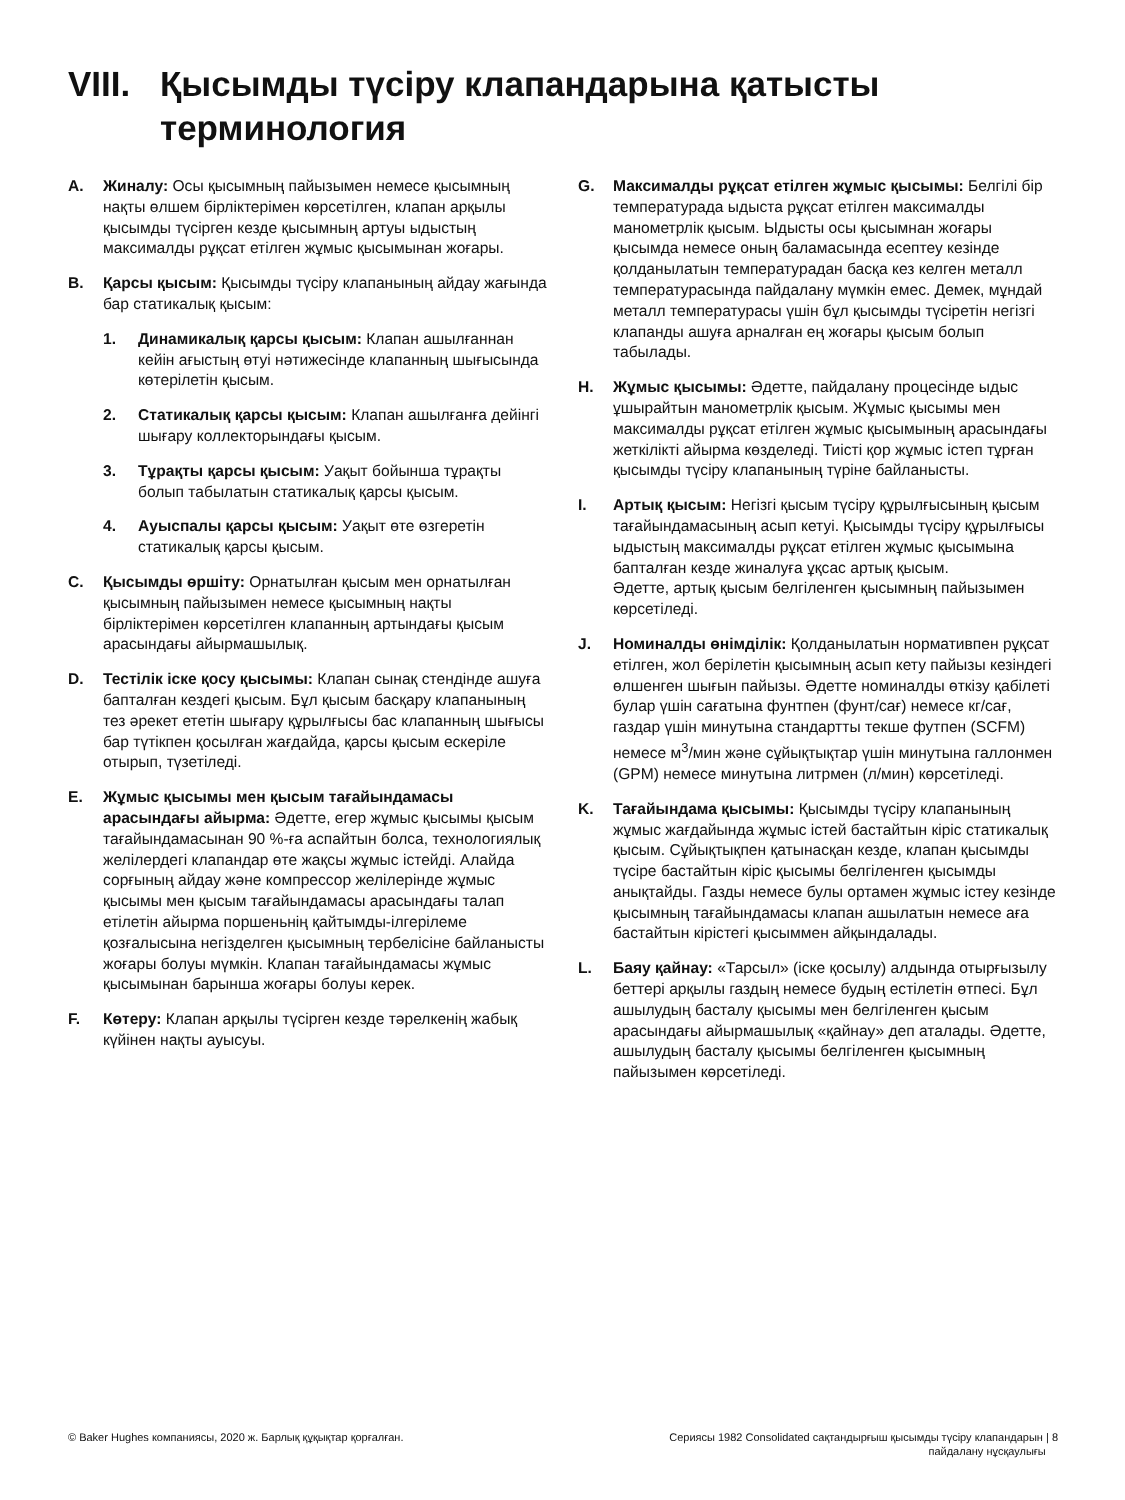VIII. Қысымды түсіру клапандарына қатысты
терминология
A. Жиналу: Осы қысымның пайызымен немесе қысымның нақты өлшем бірліктерімен көрсетілген, клапан арқылы қысымды түсірген кезде қысымның артуы ыдыстың максималды рұқсат етілген жұмыс қысымынан жоғары.
B. Қарсы қысым: Қысымды түсіру клапанының айдау жағында бар статикалық қысым:
1. Динамикалық қарсы қысым: Клапан ашылғаннан кейін ағыстың өтуі нәтижесінде клапанның шығысында көтерілетін қысым.
2. Статикалық қарсы қысым: Клапан ашылғанға дейінгі шығару коллекторындағы қысым.
3. Тұрақты қарсы қысым: Уақыт бойынша тұрақты болып табылатын статикалық қарсы қысым.
4. Ауыспалы қарсы қысым: Уақыт өте өзгеретін статикалық қарсы қысым.
C. Қысымды өршіту: Орнатылған қысым мен орнатылған қысымның пайызымен немесе қысымның нақты бірліктерімен көрсетілген клапанның артындағы қысым арасындағы айырмашылық.
D. Тестілік іске қосу қысымы: Клапан сынақ стендінде ашуға бапталған кездегі қысым. Бұл қысым басқару клапанының тез әрекет ететін шығару құрылғысы бас клапанның шығысы бар түтікпен қосылған жағдайда, қарсы қысым ескеріле отырып, түзетіледі.
E. Жұмыс қысымы мен қысым тағайындамасы арасындағы айырма: Әдетте, егер жұмыс қысымы қысым тағайындамасынан 90 %-ға аспайтын болса, технологиялық желілердегі клапандар өте жақсы жұмыс істейді. Алайда сорғының айдау және компрессор желілерінде жұмыс қысымы мен қысым тағайындамасы арасындағы талап етілетін айырма поршеньнің қайтымды-ілгерілеме қозғалысына негізделген қысымның тербелісіне байланысты жоғары болуы мүмкін. Клапан тағайындамасы жұмыс қысымынан барынша жоғары болуы керек.
F. Көтеру: Клапан арқылы түсірген кезде тәрелкенің жабық күйінен нақты ауысуы.
G. Максималды рұқсат етілген жұмыс қысымы: Белгілі бір температурада ыдыста рұқсат етілген максималды манометрлік қысым. Ыдысты осы қысымнан жоғары қысымда немесе оның баламасында есептеу кезінде қолданылатын температурадан басқа кез келген металл температурасында пайдалану мүмкін емес. Демек, мұндай металл температурасы үшін бұл қысымды түсіретін негізгі клапанды ашуға арналған ең жоғары қысым болып табылады.
H. Жұмыс қысымы: Әдетте, пайдалану процесінде ыдыс ұшырайтын манометрлік қысым. Жұмыс қысымы мен максималды рұқсат етілген жұмыс қысымының арасындағы жеткілікті айырма көзделеді. Тиісті қор жұмыс істеп тұрған қысымды түсіру клапанының түріне байланысты.
I. Артық қысым: Негізгі қысым түсіру құрылғысының қысым тағайындамасының асып кетуі. Қысымды түсіру құрылғысы ыдыстың максималды рұқсат етілген жұмыс қысымына бапталған кезде жиналуға ұқсас артық қысым.
Әдетте, артық қысым белгіленген қысымның пайызымен көрсетіледі.
J. Номиналды өнімділік: Қолданылатын нормативпен рұқсат етілген, жол берілетін қысымның асып кету пайызы кезіндегі өлшенген шығын пайызы. Әдетте номиналды өткізу қабілеті булар үшін сағатына фунтпен (фунт/сағ) немесе кг/сағ, газдар үшін минутына стандартты текше футпен (SCFM) немесе м<sup>3</sup>/мин және сұйықтықтар үшін минутына галлонмен (GPM) немесе минутына литрмен (л/мин) көрсетіледі.
K. Тағайындама қысымы: Қысымды түсіру клапанының жұмыс жағдайында жұмыс істей бастайтын кіріс статикалық қысым. Сұйықтықпен қатынасқан кезде, клапан қысымды түсіре бастайтын кіріс қысымы белгіленген қысымды анықтайды. Газды немесе булы ортамен жұмыс істеу кезінде қысымның тағайындамасы клапан ашылатын немесе аға бастайтын кірістегі қысыммен айқындалады.
L. Баяу қайнау: «Тарсыл» (іске қосылу) алдында отырғызылу беттері арқылы газдың немесе будың естілетін өтпесі. Бұл ашылудың басталу қысымы мен белгіленген қысым арасындағы айырмашылық «қайнау» деп аталады. Әдетте, ашылудың басталу қысымы белгіленген қысымның пайызымен көрсетіледі.
© Baker Hughes компаниясы, 2020 ж. Барлық құқықтар қорғалған. Сериясы 1982 Consolidated сақтандырғыш қысымды түсіру клапандарын | 8
пайдалану нұсқаулығы